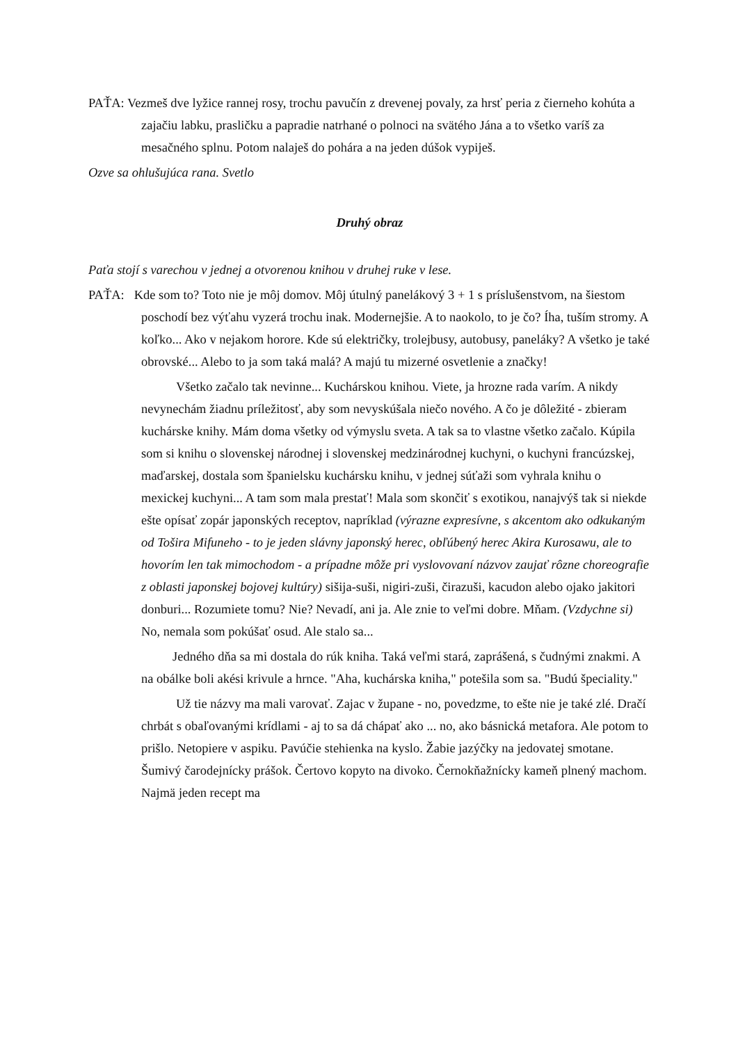PAŤA: Vezmeš dve lyžice rannej rosy, trochu pavučín z drevenej povaly, za hrsť peria z čierneho kohúta a zajačiu labku, prasličku a papradie natrhané o polnoci na svätého Jána a to všetko varíš za mesačného splnu. Potom nalaješ do pohára a na jeden dúšok vypiješ.
Ozve sa ohlušujúca rana. Svetlo
Druhý obraz
Paťa stojí s varechou v jednej a otvorenou knihou v druhej ruke v lese.
PAŤA: Kde som to? Toto nie je môj domov. Môj útulný panelákový 3 + 1 s príslušenstvom, na šiestom poschodí bez výťahu vyzerá trochu inak. Modernejšie. A to naokolo, to je čo? Íha, tuším stromy. A koľko... Ako v nejakom horore. Kde sú električky, trolejbusy, autobusy, paneláky? A všetko je také obrovské... Alebo to ja som taká malá? A majú tu mizerné osvetlenie a značky!
Všetko začalo tak nevinne... Kuchárskou knihou. Viete, ja hrozne rada varím. A nikdy nevynechám žiadnu príležitosť, aby som nevyskúšala niečo nového. A čo je dôležité - zbieram kuchárske knihy. Mám doma všetky od výmyslu sveta. A tak sa to vlastne všetko začalo. Kúpila som si knihu o slovenskej národnej i slovenskej medzinárodnej kuchyni, o kuchyni francúzskej, maďarskej, dostala som španielsku kuchársku knihu, v jednej súťaži som vyhrala knihu o mexickej kuchyni... A tam som mala prestať! Mala som skončiť s exotikou, nanajvýš tak si niekde ešte opísať zopár japonských receptov, napríklad (výrazne expresívne, s akcentom ako odkukaným od Tošira Mifuneho - to je jeden slávny japonský herec, obľúbený herec Akira Kurosawu, ale to hovorím len tak mimochodom - a prípadne môže pri vyslovovaní názvov zaujať rôzne choreografie z oblasti japonskej bojovej kultúry) sišija-suši, nigiri-zuši, čirazuši, kacudon alebo ojako jakitori donburi... Rozumiete tomu? Nie? Nevadí, ani ja. Ale znie to veľmi dobre. Mňam. (Vzdychne si) No, nemala som pokúšať osud. Ale stalo sa...
Jedného dňa sa mi dostala do rúk kniha. Taká veľmi stará, zaprášená, s čudnými znakmi. A na obálke boli akési krivule a hrnce. "Aha, kuchárska kniha," potešila som sa. "Budú špeciality."
Už tie názvy ma mali varovať. Zajac v župane - no, povedzme, to ešte nie je také zlé. Dračí chrbát s obaľovanými krídlami - aj to sa dá chápať ako ... no, ako básnická metafora. Ale potom to prišlo. Netopiere v aspiku. Pavúčie stehienka na kyslo. Žabie jazýčky na jedovatej smotane. Šumivý čarodejnícky prášok. Čertovo kopyto na divoko. Černokňažnícky kameň plnený machom. Najmä jeden recept ma